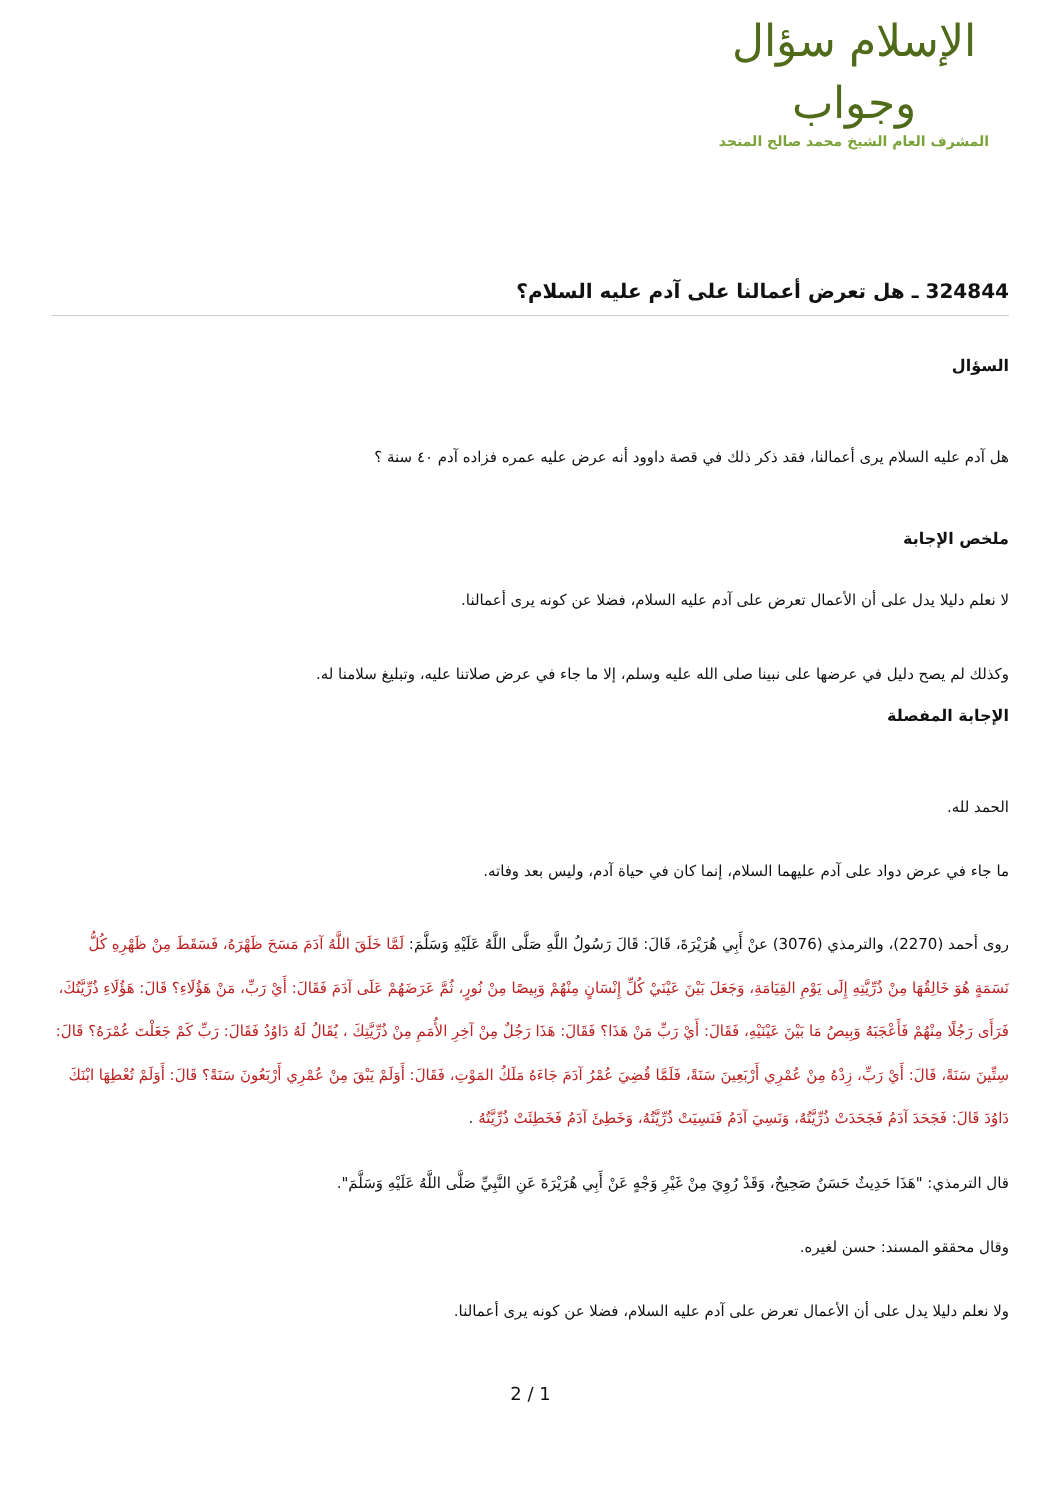الإسلام سؤال وجواب
المشرف العام الشيخ محمد صالح المنجد
324844 ـ هل تعرض أعمالنا على آدم عليه السلام؟
السؤال
هل آدم عليه السلام يرى أعمالنا، فقد ذكر ذلك في قصة داوود أنه عرض عليه عمره فزاده آدم ٤٠ سنة ؟
ملخص الإجابة
لا نعلم دليلا يدل على أن الأعمال تعرض على آدم عليه السلام، فضلا عن كونه يرى أعمالنا.
وكذلك لم يصح دليل في عرضها على نبينا صلى الله عليه وسلم، إلا ما جاء في عرض صلاتنا عليه، وتبليغ سلامنا له.
الإجابة المفصلة
الحمد لله.
ما جاء في عرض دواد على آدم عليهما السلام، إنما كان في حياة آدم، وليس بعد وفاته.
روى أحمد (2270)، والترمذي (3076) عنْ أَبِي هُرَيْرَةَ، قَالَ: قَالَ رَسُولُ اللَّهِ صَلَّى اللَّهُ عَلَيْهِ وَسَلَّمَ: لَمَّا خَلَقَ اللَّهُ آدَمَ مَسَحَ ظَهْرَهُ، فَسَقَطَ مِنْ ظَهْرِهِ كُلُّ نَسَمَةٍ هُوَ خَالِقُهَا مِنْ ذُرِّيَّتِهِ إِلَى يَوْمِ القِيَامَةِ، وَجَعَلَ بَيْنَ عَيْنَيْ كُلِّ إِنْسَانٍ مِنْهُمْ وَبِيصًا مِنْ نُورٍ، ثُمَّ عَرَضَهُمْ عَلَى آدَمَ فَقَالَ: أَيْ رَبِّ، مَنْ هَؤُلَاءِ؟ قَالَ: هَؤُلَاءِ ذُرِّيَّتُكَ، فَرَأَى رَجُلًا مِنْهُمْ فَأَعْجَبَهُ وَبِيصُ مَا بَيْنَ عَيْنَيْهِ، فَقَالَ: أَيْ رَبِّ مَنْ هَذَا؟ فَقَالَ: هَذَا رَجُلٌ مِنْ آخِرِ الأُمَمِ مِنْ ذُرِّيَّتِكَ ، يُقَالُ لَهُ دَاوُدُ فَقَالَ: رَبِّ كَمْ جَعَلْتَ عُمْرَهُ؟ قَالَ: سِتِّينَ سَنَةً، قَالَ: أَيْ رَبِّ، زِدْهُ مِنْ عُمْرِي أَرْبَعِينَ سَنَةً، فَلَمَّا قُضِيَ عُمْرُ آدَمَ جَاءَهُ مَلَكُ المَوْتِ، فَقَالَ: أَوَلَمْ يَبْقَ مِنْ عُمْرِي أَرْبَعُونَ سَنَةً؟ قَالَ: أَوَلَمْ تُعْطِهَا ابْنَكَ دَاوُدَ قَالَ: فَجَحَدَ آدَمُ فَجَحَدَتْ ذُرِّيَّتُهُ، وَنَسِيَ آدَمُ فَنَسِيَتْ ذُرِّيَّتُهُ، وَخَطِئَ آدَمُ فَخَطِئَتْ ذُرِّيَّتُهُ .
قال الترمذي: "هَذَا حَدِيثٌ حَسَنٌ صَحِيحٌ، وَقَدْ رُوِيَ مِنْ غَيْرِ وَجْهٍ عَنْ أَبِي هُرَيْرَةَ عَنِ النَّبِيِّ صَلَّى اللَّهُ عَلَيْهِ وَسَلَّمَ".
وقال محققو المسند: حسن لغيره.
ولا نعلم دليلا يدل على أن الأعمال تعرض على آدم عليه السلام، فضلا عن كونه يرى أعمالنا.
2 / 1